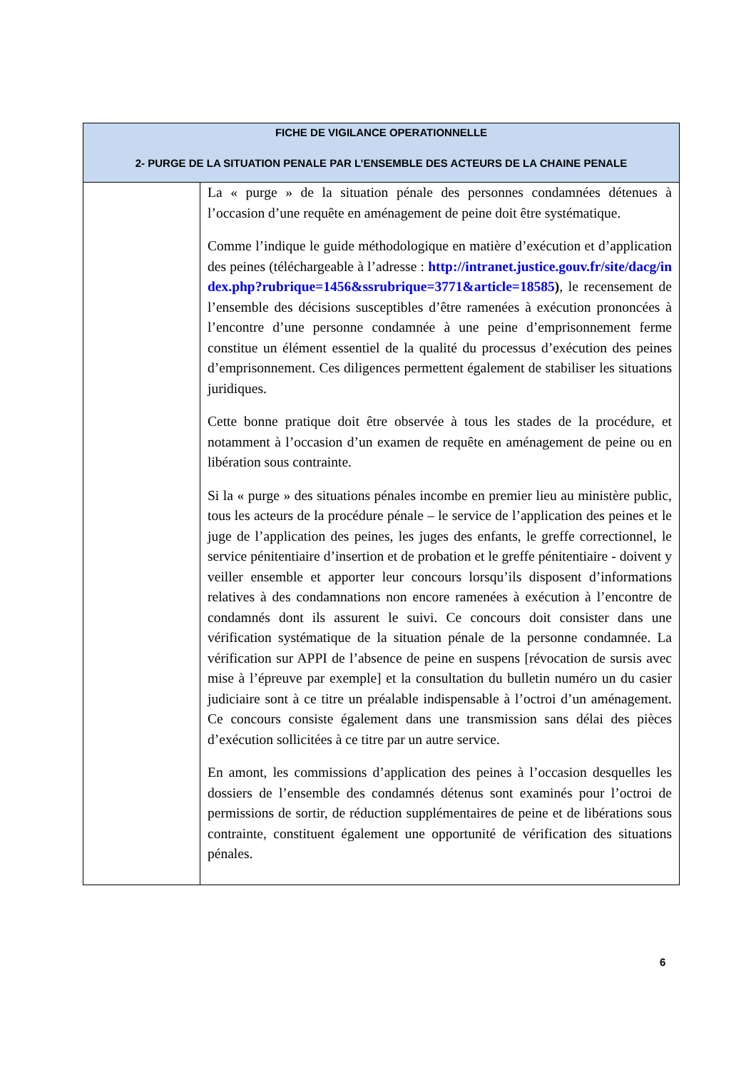| FICHE DE VIGILANCE OPERATIONNELLE 2- PURGE DE LA SITUATION PENALE PAR L’ENSEMBLE DES ACTEURS DE LA CHAINE PENALE | |
| --- | --- |
| | La « purge » de la situation pénale des personnes condamnées détenues à l’occasion d’une requête en aménagement de peine doit être systématique. Comme l’indique le guide méthodologique en matière d’exécution et d’application des peines (téléchargeable à l’adresse : http://intranet.justice.gouv.fr/site/dacg/index.php?rubrique=1456&ssrubrique=3771&article=18585 ) , le recensement de l’ensemble des décisions susceptibles d’être ramenées à exécution prononcées à l’encontre d’une personne condamnée à une peine d’emprisonnement ferme constitue un élément essentiel de la qualité du processus d’exécution des peines d’emprisonnement. Ces diligences permettent également de stabiliser les situations juridiques. Cette bonne pratique doit être observée à tous les stades de la procédure, et notamment à l’occasion d’un examen de requête en aménagement de peine ou en libération sous contrainte. Si la « purge » des situations pénales incombe en premier lieu au ministère public, tous les acteurs de la procédure pénale – le service de l’application des peines et le juge de l’application des peines, les juges des enfants, le greffe correctionnel, le service pénitentiaire d’insertion et de probation et le greffe pénitentiaire - doivent y veiller ensemble et apporter leur concours lorsqu’ils disposent d’informations relatives à des condamnations non encore ramenées à exécution à l’encontre de condamnés dont ils assurent le suivi. Ce concours doit consister dans une vérification systématique de la situation pénale de la personne condamnée. La vérification sur APPI de l’absence de peine en suspens [révocation de sursis avec mise à l’épreuve par exemple] et la consultation du bulletin numéro un du casier judiciaire sont à ce titre un préalable indispensable à l’octroi d’un aménagement. Ce concours consiste également dans une transmission sans délai des pièces d’exécution sollicitées à ce titre par un autre service. En amont, les commissions d’application des peines à l’occasion desquelles les dossiers de l’ensemble des condamnés détenus sont examinés pour l’octroi de permissions de sortir, de réduction supplémentaires de peine et de libérations sous contrainte, constituent également une opportunité de vérification des situations pénales. |
6